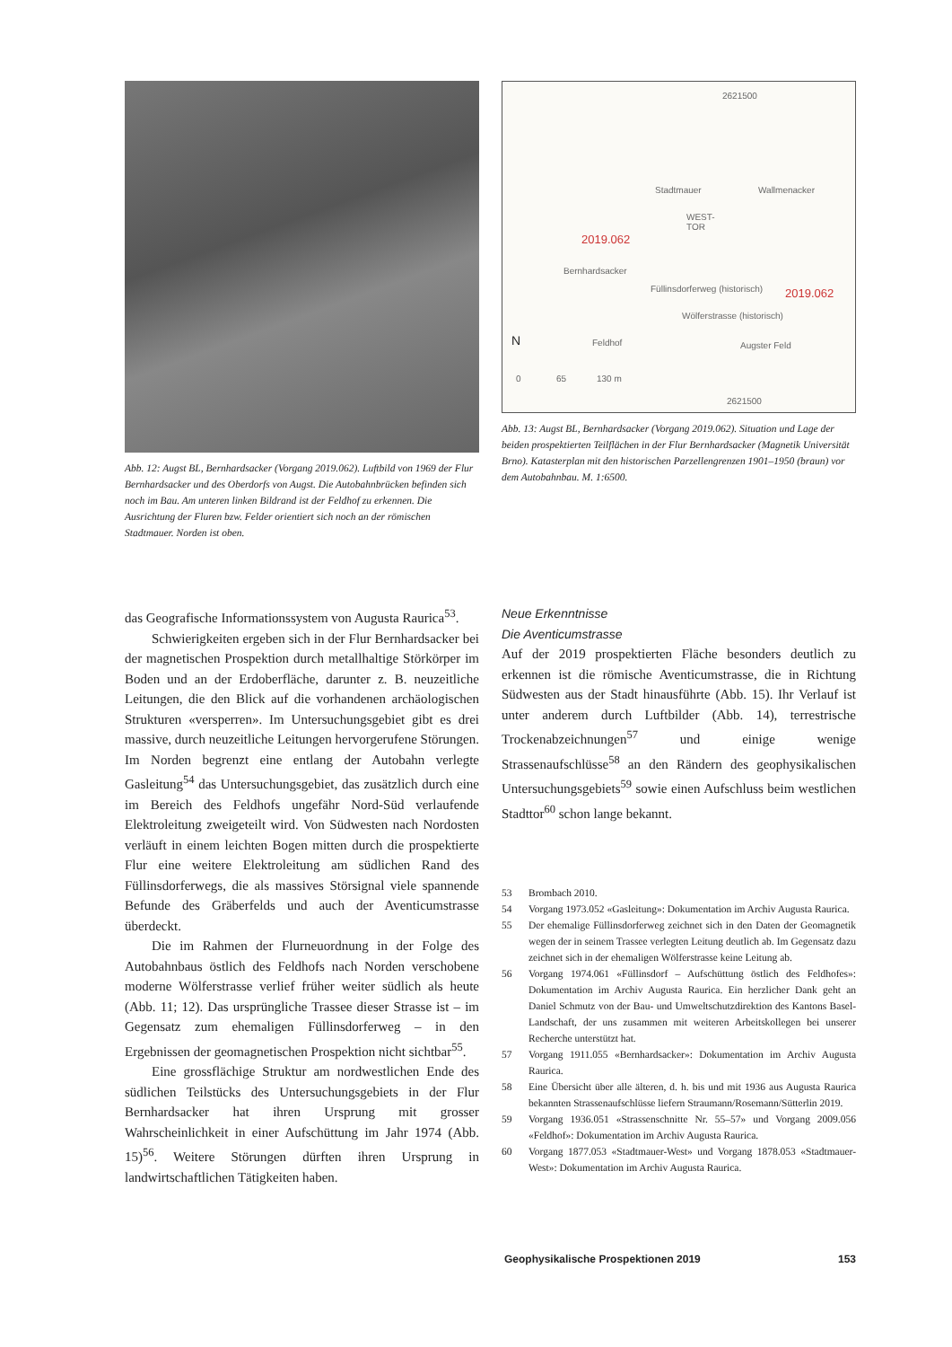Abb. 12: Augst BL, Bernhardsacker (Vorgang 2019.062). Luftbild von 1969 der Flur Bernhardsacker und des Oberdorfs von Augst. Die Autobahnbrücken befinden sich noch im Bau. Am unteren linken Bildrand ist der Feldhof zu erkennen. Die Ausrichtung der Fluren bzw. Felder orientiert sich noch an der römischen Stadtmauer. Norden ist oben.
2621500
Stadtmauer Wallmenacker
WEST-
TOR
2019.062
Bernhardsacker
Füllinsdorferweg (historisch) 2019.062
Wölferstrasse (historisch)
Feldhof Augster Feld N
0 65 130 m
2621500
Abb. 13: Augst BL, Bernhardsacker (Vorgang 2019.062). Situation und Lage der beiden prospektierten Teilflächen in der Flur Bernhardsacker (Magnetik Universität Brno). Katasterplan mit den historischen Parzellengrenzen 1901–1950 (braun) vor dem Autobahnbau. M. 1:6500.
das Geografische Informationssystem von Augusta Raurica<sup>53</sup>.
Schwierigkeiten ergeben sich in der Flur Bernhardsacker bei der magnetischen Prospektion durch metallhaltige Störkörper im Boden und an der Erdoberfläche, darunter z. B. neuzeitliche Leitungen, die den Blick auf die vorhandenen archäologischen Strukturen «versperren». Im Untersuchungsgebiet gibt es drei massive, durch neuzeitliche Leitungen hervorgerufene Störungen. Im Norden begrenzt eine entlang der Autobahn verlegte Gasleitung<sup>54</sup> das Untersuchungsgebiet, das zusätzlich durch eine im Bereich des Feldhofs ungefähr Nord-Süd verlaufende Elektroleitung zweigeteilt wird. Von Südwesten nach Nordosten verläuft in einem leichten Bogen mitten durch die prospektierte Flur eine weitere Elektroleitung am südlichen Rand des Füllinsdorferwegs, die als massives Störsignal viele spannende Befunde des Gräberfelds und auch der Aventicumstrasse überdeckt.
Die im Rahmen der Flurneuordnung in der Folge des Autobahnbaus östlich des Feldhofs nach Norden verschobene moderne Wölferstrasse verlief früher weiter südlich als heute (Abb. 11; 12). Das ursprüngliche Trassee dieser Strasse ist – im Gegensatz zum ehemaligen Füllinsdorferweg – in den Ergebnissen der geomagnetischen Prospektion nicht sichtbar<sup>55</sup>.
Eine grossflächige Struktur am nordwestlichen Ende des südlichen Teilstücks des Untersuchungsgebiets in der Flur Bernhardsacker hat ihren Ursprung mit grosser Wahrscheinlichkeit in einer Aufschüttung im Jahr 1974 (Abb. 15)<sup>56</sup>. Weitere Störungen dürften ihren Ursprung in landwirtschaftlichen Tätigkeiten haben.
Neue Erkenntnisse
Die Aventicumstrasse
Auf der 2019 prospektierten Fläche besonders deutlich zu erkennen ist die römische Aventicumstrasse, die in Richtung Südwesten aus der Stadt hinausführte (Abb. 15). Ihr Verlauf ist unter anderem durch Luftbilder (Abb. 14), terrestrische Trockenabzeichnungen<sup>57</sup> und einige wenige Strassenaufschlüsse<sup>58</sup> an den Rändern des geophysikalischen Untersuchungsgebiets<sup>59</sup> sowie einen Aufschluss beim westlichen Stadttor<sup>60</sup> schon lange bekannt.
53 Brombach 2010.
54 Vorgang 1973.052 «Gasleitung»: Dokumentation im Archiv Augusta Raurica.
55 Der ehemalige Füllinsdorferweg zeichnet sich in den Daten der Geomagnetik wegen der in seinem Trassee verlegten Leitung deutlich ab. Im Gegensatz dazu zeichnet sich in der ehemaligen Wölferstrasse keine Leitung ab.
56 Vorgang 1974.061 «Füllinsdorf – Aufschüttung östlich des Feldhofes»: Dokumentation im Archiv Augusta Raurica. Ein herzlicher Dank geht an Daniel Schmutz von der Bau- und Umweltschutzdirektion des Kantons Basel-Landschaft, der uns zusammen mit weiteren Arbeitskollegen bei unserer Recherche unterstützt hat.
57 Vorgang 1911.055 «Bernhardsacker»: Dokumentation im Archiv Augusta Raurica.
58 Eine Übersicht über alle älteren, d. h. bis und mit 1936 aus Augusta Raurica bekannten Strassenaufschlüsse liefern Straumann/Rosemann/Sütterlin 2019.
59 Vorgang 1936.051 «Strassenschnitte Nr. 55–57» und Vorgang 2009.056 «Feldhof»: Dokumentation im Archiv Augusta Raurica.
60 Vorgang 1877.053 «Stadtmauer-West» und Vorgang 1878.053 «Stadtmauer-West»: Dokumentation im Archiv Augusta Raurica.
Geophysikalische Prospektionen 2019 153